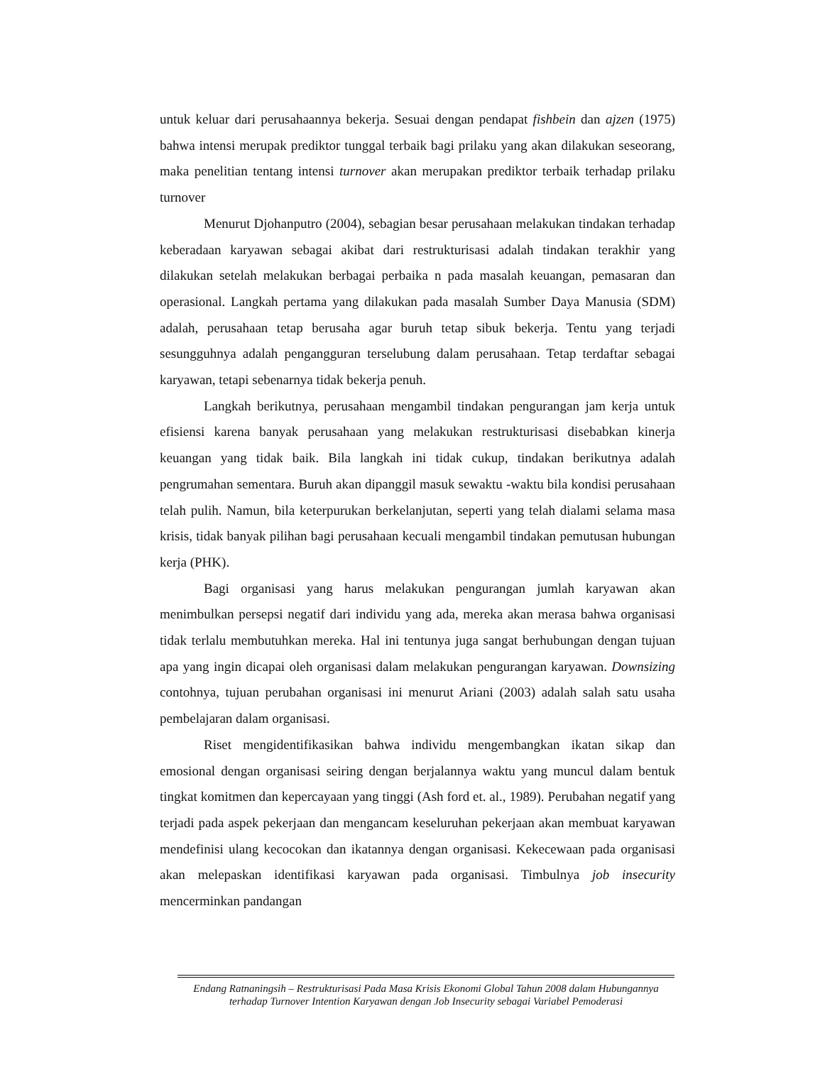untuk keluar dari perusahaannya bekerja. Sesuai dengan pendapat fishbein dan ajzen (1975) bahwa intensi merupak prediktor tunggal terbaik bagi prilaku yang akan dilakukan seseorang, maka penelitian tentang intensi turnover akan merupakan prediktor terbaik terhadap prilaku turnover
Menurut Djohanputro (2004), sebagian besar perusahaan melakukan tindakan terhadap keberadaan karyawan sebagai akibat dari restrukturisasi adalah tindakan terakhir yang dilakukan setelah melakukan berbagai perbaika n pada masalah keuangan, pemasaran dan operasional. Langkah pertama yang dilakukan pada masalah Sumber Daya Manusia (SDM) adalah, perusahaan tetap berusaha agar buruh tetap sibuk bekerja. Tentu yang terjadi sesungguhnya adalah pengangguran terselubung dalam perusahaan. Tetap terdaftar sebagai karyawan, tetapi sebenarnya tidak bekerja penuh.
Langkah berikutnya, perusahaan mengambil tindakan pengurangan jam kerja untuk efisiensi karena banyak perusahaan yang melakukan restrukturisasi disebabkan kinerja keuangan yang tidak baik. Bila langkah ini tidak cukup, tindakan berikutnya adalah pengrumahan sementara. Buruh akan dipanggil masuk sewaktu -waktu bila kondisi perusahaan telah pulih. Namun, bila keterpurukan berkelanjutan, seperti yang telah dialami selama masa krisis, tidak banyak pilihan bagi perusahaan kecuali mengambil tindakan pemutusan hubungan kerja (PHK).
Bagi organisasi yang harus melakukan pengurangan jumlah karyawan akan menimbulkan persepsi negatif dari individu yang ada, mereka akan merasa bahwa organisasi tidak terlalu membutuhkan mereka. Hal ini tentunya juga sangat berhubungan dengan tujuan apa yang ingin dicapai oleh organisasi dalam melakukan pengurangan karyawan. Downsizing contohnya, tujuan perubahan organisasi ini menurut Ariani (2003) adalah salah satu usaha pembelajaran dalam organisasi.
Riset mengidentifikasikan bahwa individu mengembangkan ikatan sikap dan emosional dengan organisasi seiring dengan berjalannya waktu yang muncul dalam bentuk tingkat komitmen dan kepercayaan yang tinggi (Ash ford et. al., 1989). Perubahan negatif yang terjadi pada aspek pekerjaan dan mengancam keseluruhan pekerjaan akan membuat karyawan mendefinisi ulang kecocokan dan ikatannya dengan organisasi. Kekecewaan pada organisasi akan melepaskan identifikasi karyawan pada organisasi. Timbulnya job insecurity mencerminkan pandangan
Endang Ratnaningsih – Restrukturisasi Pada Masa Krisis Ekonomi Global Tahun 2008 dalam Hubungannya terhadap Turnover Intention Karyawan dengan Job Insecurity sebagai Variabel Pemoderasi